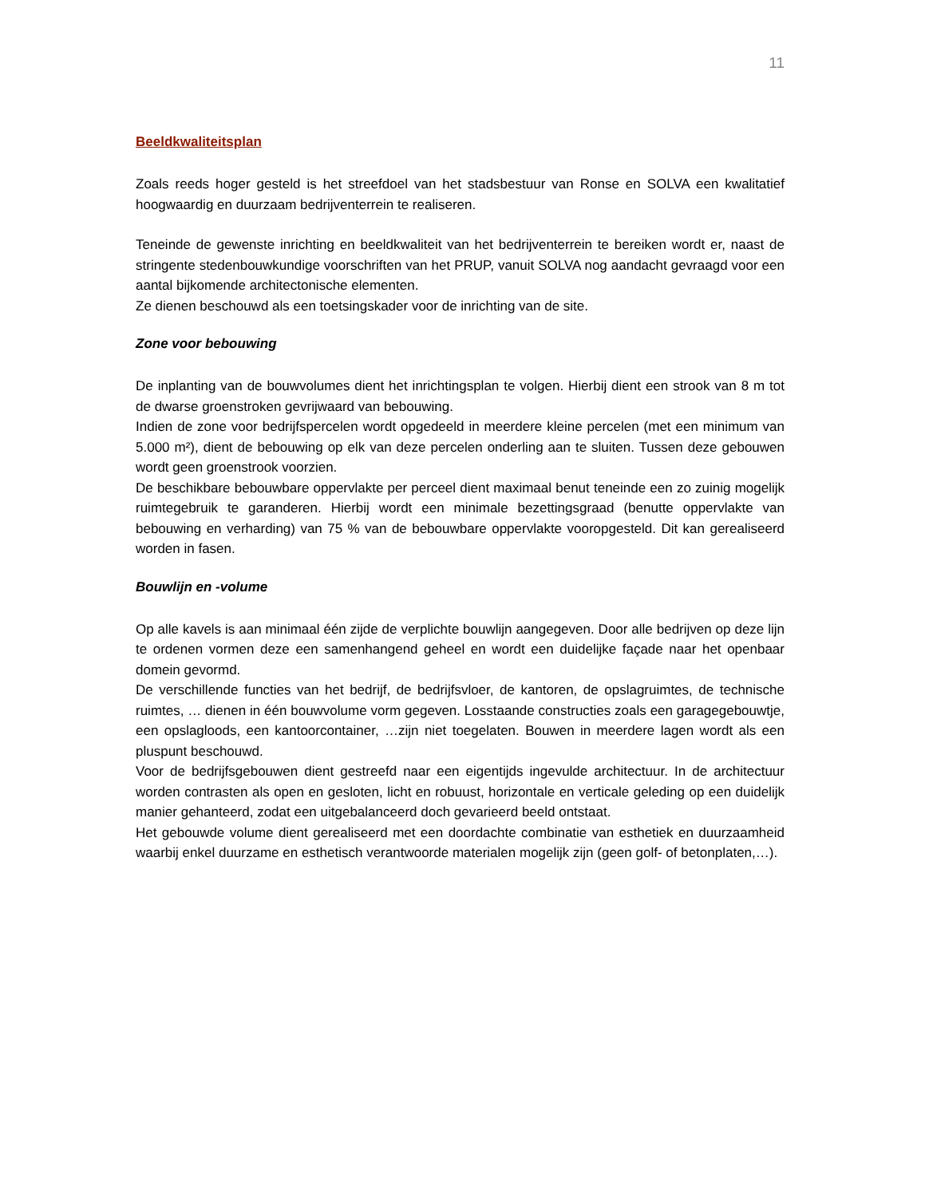11
Beeldkwaliteitsplan
Zoals reeds hoger gesteld is het streefdoel van het stadsbestuur van Ronse en SOLVA een kwalitatief hoogwaardig en duurzaam bedrijventerrein te realiseren.
Teneinde de gewenste inrichting en beeldkwaliteit van het bedrijventerrein te bereiken wordt er, naast de stringente stedenbouwkundige voorschriften van het PRUP, vanuit SOLVA nog aandacht gevraagd voor een aantal bijkomende architectonische elementen.
Ze dienen beschouwd als een toetsingskader voor de inrichting van de site.
Zone voor bebouwing
De inplanting van de bouwvolumes dient het inrichtingsplan te volgen. Hierbij dient een strook van 8 m tot de dwarse groenstroken gevrijwaard van bebouwing.
Indien de zone voor bedrijfspercelen wordt opgedeeld in meerdere kleine percelen (met een minimum van 5.000 m²), dient de bebouwing op elk van deze percelen onderling aan te sluiten. Tussen deze gebouwen wordt geen groenstrook voorzien.
De beschikbare bebouwbare oppervlakte per perceel dient maximaal benut teneinde een zo zuinig mogelijk ruimtegebruik te garanderen. Hierbij wordt een minimale bezettingsgraad (benutte oppervlakte van bebouwing en verharding) van 75 % van de bebouwbare oppervlakte vooropgesteld. Dit kan gerealiseerd worden in fasen.
Bouwlijn en -volume
Op alle kavels is aan minimaal één zijde de verplichte bouwlijn aangegeven. Door alle bedrijven op deze lijn te ordenen vormen deze een samenhangend geheel en wordt een duidelijke façade naar het openbaar domein gevormd.
De verschillende functies van het bedrijf, de bedrijfsvloer, de kantoren, de opslagruimtes, de technische ruimtes, … dienen in één bouwvolume vorm gegeven. Losstaande constructies zoals een garagegebouwtje, een opslagloods, een kantoorcontainer, …zijn niet toegelaten. Bouwen in meerdere lagen wordt als een pluspunt beschouwd.
Voor de bedrijfsgebouwen dient gestreefd naar een eigentijds ingevulde architectuur. In de architectuur worden contrasten als open en gesloten, licht en robuust, horizontale en verticale geleding op een duidelijk manier gehanteerd, zodat een uitgebalanceerd doch gevarieerd beeld ontstaat.
Het gebouwde volume dient gerealiseerd met een doordachte combinatie van esthetiek en duurzaamheid waarbij enkel duurzame en esthetisch verantwoorde materialen mogelijk zijn (geen golf- of betonplaten,…).